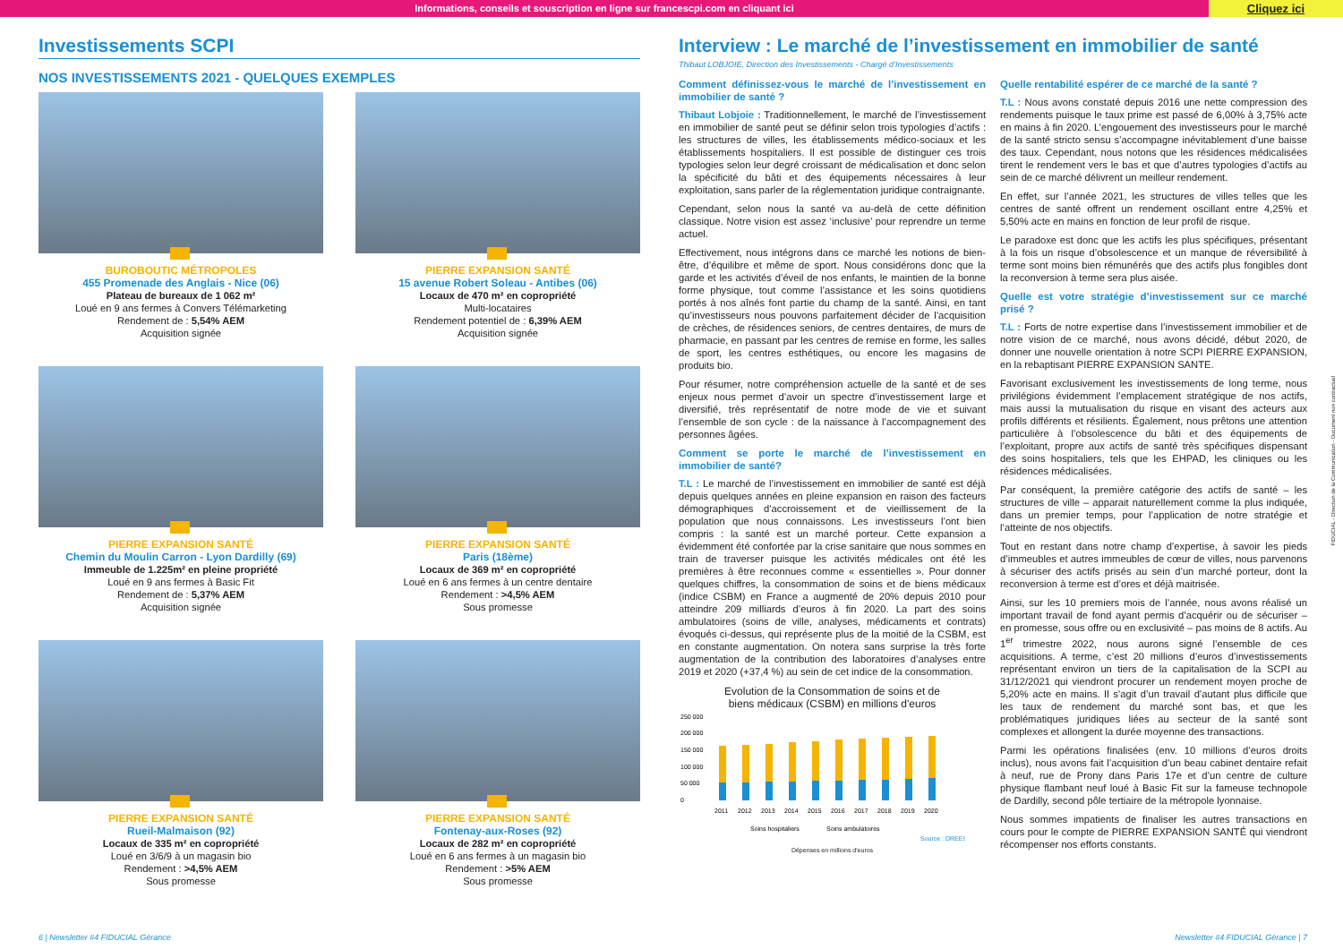Informations, conseils et souscription en ligne sur francescpi.com en cliquant ici
Cliquez ici
Investissements SCPI
NOS INVESTISSEMENTS 2021 - QUELQUES EXEMPLES
BUROBOUTIC MÉTROPOLES
455 Promenade des Anglais - Nice (06)
Plateau de bureaux de 1 062 m²
Loué en 9 ans fermes à Convers Télémarketing
Rendement de : 5,54% AEM
Acquisition signée
PIERRE EXPANSION SANTÉ
15 avenue Robert Soleau - Antibes (06)
Locaux de 470 m² en copropriété
Multi-locataires
Rendement potentiel de : 6,39% AEM
Acquisition signée
PIERRE EXPANSION SANTÉ
Chemin du Moulin Carron - Lyon Dardilly (69)
Immeuble de 1.225m² en pleine propriété
Loué en 9 ans fermes à Basic Fit
Rendement de : 5,37% AEM
Acquisition signée
PIERRE EXPANSION SANTÉ
Paris (18ème)
Locaux de 369 m² en copropriété
Loué en 6 ans fermes à un centre dentaire
Rendement : >4,5% AEM
Sous promesse
PIERRE EXPANSION SANTÉ
Rueil-Malmaison (92)
Locaux de 335 m² en copropriété
Loué en 3/6/9 à un magasin bio
Rendement : >4,5% AEM
Sous promesse
PIERRE EXPANSION SANTÉ
Fontenay-aux-Roses (92)
Locaux de 282 m² en copropriété
Loué en 6 ans fermes à un magasin bio
Rendement : >5% AEM
Sous promesse
6 | Newsletter #4 FIDUCIAL Gérance
Interview : Le marché de l’investissement en immobilier de santé
Thibaut LOBJOIE, Direction des Investissements - Chargé d’Investissements
Comment définissez-vous le marché de l’investissement en immobilier de santé ?
Thibaut Lobjoie : Traditionnellement, le marché de l’investissement en immobilier de santé peut se définir selon trois typologies d’actifs : les structures de villes, les établissements médico-sociaux et les établissements hospitaliers. Il est possible de distinguer ces trois typologies selon leur degré croissant de médicalisation et donc selon la spécificité du bâti et des équipements nécessaires à leur exploitation, sans parler de la réglementation juridique contraignante.
Cependant, selon nous la santé va au-delà de cette définition classique. Notre vision est assez ‘inclusive’ pour reprendre un terme actuel.
Effectivement, nous intégrons dans ce marché les notions de bien-être, d’équilibre et même de sport. Nous considérons donc que la garde et les activités d’éveil de nos enfants, le maintien de la bonne forme physique, tout comme l’assistance et les soins quotidiens portés à nos aînés font partie du champ de la santé. Ainsi, en tant qu’investisseurs nous pouvons parfaitement décider de l’acquisition de crèches, de résidences seniors, de centres dentaires, de murs de pharmacie, en passant par les centres de remise en forme, les salles de sport, les centres esthétiques, ou encore les magasins de produits bio.
Pour résumer, notre compréhension actuelle de la santé et de ses enjeux nous permet d’avoir un spectre d’investissement large et diversifié, très représentatif de notre mode de vie et suivant l’ensemble de son cycle : de la naissance à l’accompagnement des personnes âgées.
Comment se porte le marché de l’investissement en immobilier de santé?
T.L : Le marché de l’investissement en immobilier de santé est déjà depuis quelques années en pleine expansion en raison des facteurs démographiques d’accroissement et de vieillissement de la population que nous connaissons. Les investisseurs l’ont bien compris : la santé est un marché porteur. Cette expansion a évidemment été confortée par la crise sanitaire que nous sommes en train de traverser puisque les activités médicales ont été les premières à être reconnues comme « essentielles ». Pour donner quelques chiffres, la consommation de soins et de biens médicaux (indice CSBM) en France a augmenté de 20% depuis 2010 pour atteindre 209 milliards d’euros à fin 2020. La part des soins ambulatoires (soins de ville, analyses, médicaments et contrats) évoqués ci-dessus, qui représente plus de la moitié de la CSBM, est en constante augmentation. On notera sans surprise la très forte augmentation de la contribution des laboratoires d’analyses entre 2019 et 2020 (+37,4 %) au sein de cet indice de la consommation.
Evolution de la Consommation de soins et de
biens médicaux (CSBM) en millions d'euros
250 000
200 000
150 000
100 000
50 000
0
2011
2012
2013
2014
2015
2016
2017
2018
2019
2020
Soins hospitaliers
Soins ambulatoires
Source : DREES
Dépenses en millions d'euros
Quelle rentabilité espérer de ce marché de la santé ?
T.L : Nous avons constaté depuis 2016 une nette compression des rendements puisque le taux prime est passé de 6,00% à 3,75% acte en mains à fin 2020. L’engouement des investisseurs pour le marché de la santé stricto sensu s’accompagne inévitablement d’une baisse des taux. Cependant, nous notons que les résidences médicalisées tirent le rendement vers le bas et que d’autres typologies d’actifs au sein de ce marché délivrent un meilleur rendement.
En effet, sur l’année 2021, les structures de villes telles que les centres de santé offrent un rendement oscillant entre 4,25% et 5,50% acte en mains en fonction de leur profil de risque.
Le paradoxe est donc que les actifs les plus spécifiques, présentant à la fois un risque d’obsolescence et un manque de réversibilité à terme sont moins bien rémunérés que des actifs plus fongibles dont la reconversion à terme sera plus aisée.
Quelle est votre stratégie d’investissement sur ce marché prisé ?
T.L : Forts de notre expertise dans l’investissement immobilier et de notre vision de ce marché, nous avons décidé, début 2020, de donner une nouvelle orientation à notre SCPI PIERRE EXPANSION, en la rebaptisant PIERRE EXPANSION SANTE.
Favorisant exclusivement les investissements de long terme, nous privilégions évidemment l’emplacement stratégique de nos actifs, mais aussi la mutualisation du risque en visant des acteurs aux profils différents et résilients. Également, nous prêtons une attention particulière à l’obsolescence du bâti et des équipements de l’exploitant, propre aux actifs de santé très spécifiques dispensant des soins hospitaliers, tels que les EHPAD, les cliniques ou les résidences médicalisées.
Par conséquent, la première catégorie des actifs de santé – les structures de ville – apparait naturellement comme la plus indiquée, dans un premier temps, pour l’application de notre stratégie et l’atteinte de nos objectifs.
Tout en restant dans notre champ d’expertise, à savoir les pieds d’immeubles et autres immeubles de cœur de villes, nous parvenons à sécuriser des actifs prisés au sein d’un marché porteur, dont la reconversion à terme est d’ores et déjà maitrisée.
Ainsi, sur les 10 premiers mois de l’année, nous avons réalisé un important travail de fond ayant permis d’acquérir ou de sécuriser – en promesse, sous offre ou en exclusivité – pas moins de 8 actifs. Au 1<sup>er</sup> trimestre 2022, nous aurons signé l’ensemble de ces acquisitions. A terme, c’est 20 millions d’euros d’investissements représentant environ un tiers de la capitalisation de la SCPI au 31/12/2021 qui viendront procurer un rendement moyen proche de 5,20% acte en mains. Il s’agit d’un travail d’autant plus difficile que les taux de rendement du marché sont bas, et que les problématiques juridiques liées au secteur de la santé sont complexes et allongent la durée moyenne des transactions.
Parmi les opérations finalisées (env. 10 millions d’euros droits inclus), nous avons fait l’acquisition d’un beau cabinet dentaire refait à neuf, rue de Prony dans Paris 17e et d’un centre de culture physique flambant neuf loué à Basic Fit sur la fameuse technopole de Dardilly, second pôle tertiaire de la métropole lyonnaise.
Nous sommes impatients de finaliser les autres transactions en cours pour le compte de PIERRE EXPANSION SANTÉ qui viendront récompenser nos efforts constants.
Newsletter #4 FIDUCIAL Gérance | 7
FIDUCIAL - Direction de la Communication - Document non contractuel